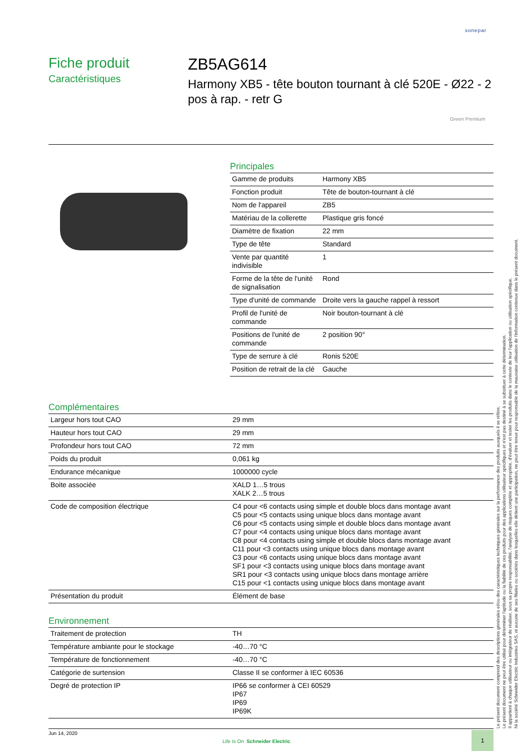sonepar
Fiche produit
Caractéristiques
ZB5AG614
Harmony XB5 - tête bouton tournant à clé 520E - Ø22 - 2 pos à rap. - retr G
Green Premium
Principales
| Gamme de produits | Harmony XB5 |
| Fonction produit | Tête de bouton-tournant à clé |
| Nom de l'appareil | ZB5 |
| Matériau de la collerette | Plastique gris foncé |
| Diamètre de fixation | 22 mm |
| Type de tête | Standard |
| Vente par quantité indivisible | 1 |
| Forme de la tête de l'unité de signalisation | Rond |
| Type d'unité de commande | Droite vers la gauche rappel à ressort |
| Profil de l'unité de commande | Noir bouton-tournant à clé |
| Positions de l'unité de commande | 2 position 90° |
| Type de serrure à clé | Ronis 520E |
| Position de retrait de la clé | Gauche |
Complémentaires
| Largeur hors tout CAO | 29 mm |
| Hauteur hors tout CAO | 29 mm |
| Profondeur hors tout CAO | 72 mm |
| Poids du produit | 0,061 kg |
| Endurance mécanique | 1000000 cycle |
| Boite associée | XALD 1…5 trous XALK 2…5 trous |
| Code de composition électrique | C4 pour <6 contacts using simple et double blocs dans montage avant C5 pour <5 contacts using unique blocs dans montage avant C6 pour <5 contacts using simple et double blocs dans montage avant C7 pour <4 contacts using unique blocs dans montage avant C8 pour <4 contacts using simple et double blocs dans montage avant C11 pour <3 contacts using unique blocs dans montage avant C3 pour <6 contacts using unique blocs dans montage avant SF1 pour <3 contacts using unique blocs dans montage avant SR1 pour <3 contacts using unique blocs dans montage arrière C15 pour <1 contacts using unique blocs dans montage avant |
| Présentation du produit | Élément de base |
Environnement
| Traitement de protection | TH |
| Température ambiante pour le stockage | -40…70 °C |
| Température de fonctionnement | -40…70 °C |
| Catégorie de surtension | Classe II se conformer à IEC 60536 |
| Degré de protection IP | IP66 se conformer à CEI 60529 IP67 IP69 IP69K |
Le présent document comprend des descriptions générales et/ou des caractéristiques techniques générales sur la performance des produits auxquels il se réfère.
Le présent document ne peut être utilisé pour déterminer l'aptitude ou la fiabilité de ces produits pour des applications utilisateur spécifiques et n'est pas destiné à se substituer à cette détermination.
Il appartient à chaque utilisateur ou intégrateur de réaliser, sous sa propre responsabilité, l'analyse de risques complète et appropriée, d'évaluer et tester les produits dans le contexte de leur l'application ou utilisation spécifique.
Ni la société Schneider Electric Industries SAS, ni aucune de ses filiales ou sociétés dans lesquelles elle détient une participation, ne peut être tenue pour responsable de la mauvaise utilisation de l'information contenue dans le présent document.
Jun 14, 2020
Life Is On Schneider Electric
1